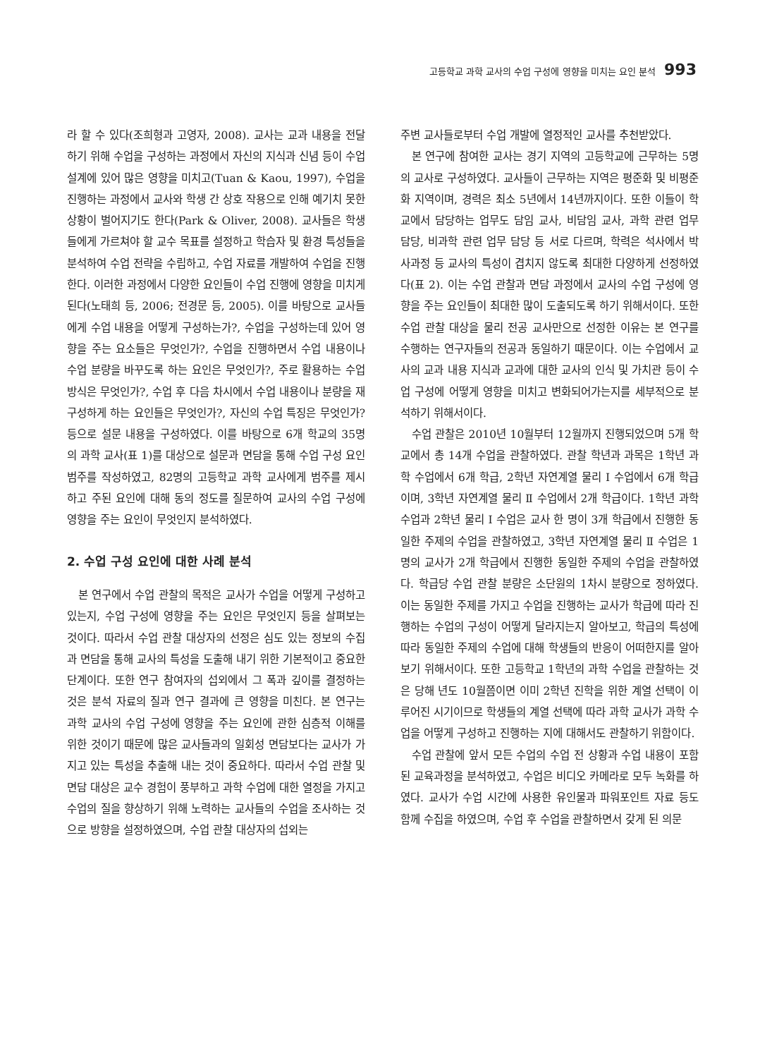고등학교 과학 교사의 수업 구성에 영향을 미치는 요인 분석 993
라 할 수 있다(조희형과 고영자, 2008). 교사는 교과 내용을 전달하기 위해 수업을 구성하는 과정에서 자신의 지식과 신념 등이 수업 설계에 있어 많은 영향을 미치고(Tuan & Kaou, 1997), 수업을 진행하는 과정에서 교사와 학생 간 상호 작용으로 인해 예기치 못한 상황이 벌어지기도 한다(Park & Oliver, 2008). 교사들은 학생들에게 가르쳐야 할 교수 목표를 설정하고 학습자 및 환경 특성들을 분석하여 수업 전략을 수립하고, 수업 자료를 개발하여 수업을 진행한다. 이러한 과정에서 다양한 요인들이 수업 진행에 영향을 미치게 된다(노태희 등, 2006; 전경문 등, 2005). 이를 바탕으로 교사들에게 수업 내용을 어떻게 구성하는가?, 수업을 구성하는데 있어 영향을 주는 요소들은 무엇인가?, 수업을 진행하면서 수업 내용이나 수업 분량을 바꾸도록 하는 요인은 무엇인가?, 주로 활용하는 수업 방식은 무엇인가?, 수업 후 다음 차시에서 수업 내용이나 분량을 재구성하게 하는 요인들은 무엇인가?, 자신의 수업 특징은 무엇인가? 등으로 설문 내용을 구성하였다. 이를 바탕으로 6개 학교의 35명의 과학 교사(표 1)를 대상으로 설문과 면담을 통해 수업 구성 요인 범주를 작성하였고, 82명의 고등학교 과학 교사에게 범주를 제시하고 주된 요인에 대해 동의 정도를 질문하여 교사의 수업 구성에 영향을 주는 요인이 무엇인지 분석하였다.
2. 수업 구성 요인에 대한 사례 분석
본 연구에서 수업 관찰의 목적은 교사가 수업을 어떻게 구성하고 있는지, 수업 구성에 영향을 주는 요인은 무엇인지 등을 살펴보는 것이다. 따라서 수업 관찰 대상자의 선정은 심도 있는 정보의 수집과 면담을 통해 교사의 특성을 도출해 내기 위한 기본적이고 중요한 단계이다. 또한 연구 참여자의 섭외에서 그 폭과 깊이를 결정하는 것은 분석 자료의 질과 연구 결과에 큰 영향을 미친다. 본 연구는 과학 교사의 수업 구성에 영향을 주는 요인에 관한 심층적 이해를 위한 것이기 때문에 많은 교사들과의 일회성 면담보다는 교사가 가지고 있는 특성을 추출해 내는 것이 중요하다. 따라서 수업 관찰 및 면담 대상은 교수 경험이 풍부하고 과학 수업에 대한 열정을 가지고 수업의 질을 향상하기 위해 노력하는 교사들의 수업을 조사하는 것으로 방향을 설정하였으며, 수업 관찰 대상자의 섭외는
주변 교사들로부터 수업 개발에 열정적인 교사를 추천받았다.
본 연구에 참여한 교사는 경기 지역의 고등학교에 근무하는 5명의 교사로 구성하였다. 교사들이 근무하는 지역은 평준화 및 비평준화 지역이며, 경력은 최소 5년에서 14년까지이다. 또한 이들이 학교에서 담당하는 업무도 담임 교사, 비담임 교사, 과학 관련 업무 담당, 비과학 관련 업무 담당 등 서로 다르며, 학력은 석사에서 박사과정 등 교사의 특성이 겹치지 않도록 최대한 다양하게 선정하였다(표 2). 이는 수업 관찰과 면담 과정에서 교사의 수업 구성에 영향을 주는 요인들이 최대한 많이 도출되도록 하기 위해서이다. 또한 수업 관찰 대상을 물리 전공 교사만으로 선정한 이유는 본 연구를 수행하는 연구자들의 전공과 동일하기 때문이다. 이는 수업에서 교사의 교과 내용 지식과 교과에 대한 교사의 인식 및 가치관 등이 수업 구성에 어떻게 영향을 미치고 변화되어가는지를 세부적으로 분석하기 위해서이다.
수업 관찰은 2010년 10월부터 12월까지 진행되었으며 5개 학교에서 총 14개 수업을 관찰하였다. 관찰 학년과 과목은 1학년 과학 수업에서 6개 학급, 2학년 자연계열 물리 I 수업에서 6개 학급이며, 3학년 자연계열 물리 Ⅱ 수업에서 2개 학급이다. 1학년 과학 수업과 2학년 물리 I 수업은 교사 한 명이 3개 학급에서 진행한 동일한 주제의 수업을 관찰하였고, 3학년 자연계열 물리 Ⅱ 수업은 1명의 교사가 2개 학급에서 진행한 동일한 주제의 수업을 관찰하였다. 학급당 수업 관찰 분량은 소단원의 1차시 분량으로 정하였다. 이는 동일한 주제를 가지고 수업을 진행하는 교사가 학급에 따라 진행하는 수업의 구성이 어떻게 달라지는지 알아보고, 학급의 특성에 따라 동일한 주제의 수업에 대해 학생들의 반응이 어떠한지를 알아 보기 위해서이다. 또한 고등학교 1학년의 과학 수업을 관찰하는 것은 당해 년도 10월쯤이면 이미 2학년 진학을 위한 계열 선택이 이루어진 시기이므로 학생들의 계열 선택에 따라 과학 교사가 과학 수업을 어떻게 구성하고 진행하는 지에 대해서도 관찰하기 위함이다.
수업 관찰에 앞서 모든 수업의 수업 전 상황과 수업 내용이 포함된 교육과정을 분석하였고, 수업은 비디오 카메라로 모두 녹화를 하였다. 교사가 수업 시간에 사용한 유인물과 파워포인트 자료 등도 함께 수집을 하였으며, 수업 후 수업을 관찰하면서 갖게 된 의문